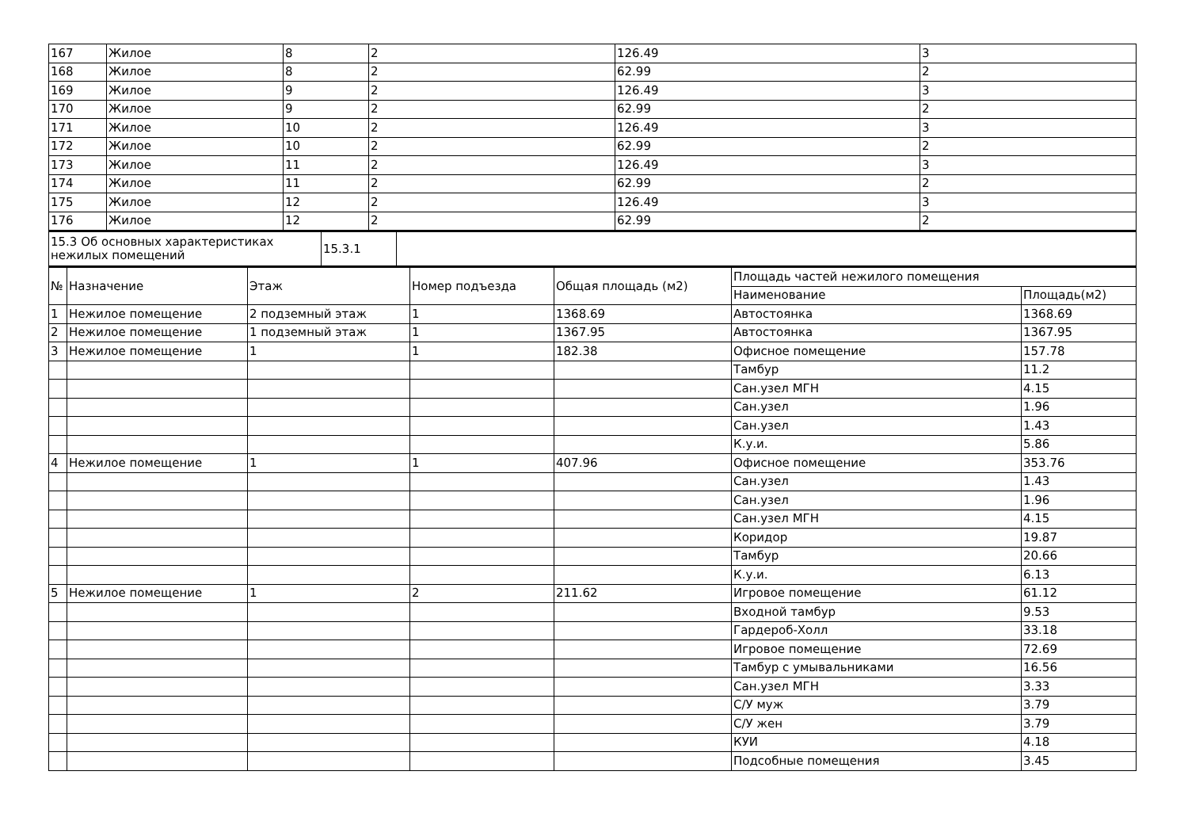| 167 | Жилое | 8 | 2 | 126.49 | 3 |
| 168 | Жилое | 8 | 2 | 62.99 | 2 |
| 169 | Жилое | 9 | 2 | 126.49 | 3 |
| 170 | Жилое | 9 | 2 | 62.99 | 2 |
| 171 | Жилое | 10 | 2 | 126.49 | 3 |
| 172 | Жилое | 10 | 2 | 62.99 | 2 |
| 173 | Жилое | 11 | 2 | 126.49 | 3 |
| 174 | Жилое | 11 | 2 | 62.99 | 2 |
| 175 | Жилое | 12 | 2 | 126.49 | 3 |
| 176 | Жилое | 12 | 2 | 62.99 | 2 |
| 15.3 Об основных характеристиках нежилых помещений | 15.3.1 | |
| № | Назначение | Этаж | Номер подъезда | Общая площадь (м2) | Площадь частей нежилого помещения | |
| --- | --- | --- | --- | --- | --- | --- |
| | | | | | Наименование | Площадь(м2) |
| 1 | Нежилое помещение | 2 подземный этаж | 1 | 1368.69 | Автостоянка | 1368.69 |
| 2 | Нежилое помещение | 1 подземный этаж | 1 | 1367.95 | Автостоянка | 1367.95 |
| 3 | Нежилое помещение | 1 | 1 | 182.38 | Офисное помещение | 157.78 |
| | | | | | Тамбур | 11.2 |
| | | | | | Сан.узел МГН | 4.15 |
| | | | | | Сан.узел | 1.96 |
| | | | | | Сан.узел | 1.43 |
| | | | | | К.у.и. | 5.86 |
| 4 | Нежилое помещение | 1 | 1 | 407.96 | Офисное помещение | 353.76 |
| | | | | | Сан.узел | 1.43 |
| | | | | | Сан.узел | 1.96 |
| | | | | | Сан.узел МГН | 4.15 |
| | | | | | Коридор | 19.87 |
| | | | | | Тамбур | 20.66 |
| | | | | | К.у.и. | 6.13 |
| 5 | Нежилое помещение | 1 | 2 | 211.62 | Игровое помещение | 61.12 |
| | | | | | Входной тамбур | 9.53 |
| | | | | | Гардероб-Холл | 33.18 |
| | | | | | Игровое помещение | 72.69 |
| | | | | | Тамбур с умывальниками | 16.56 |
| | | | | | Сан.узел МГН | 3.33 |
| | | | | | С/У муж | 3.79 |
| | | | | | С/У жен | 3.79 |
| | | | | | КУИ | 4.18 |
| | | | | | Подсобные помещения | 3.45 |